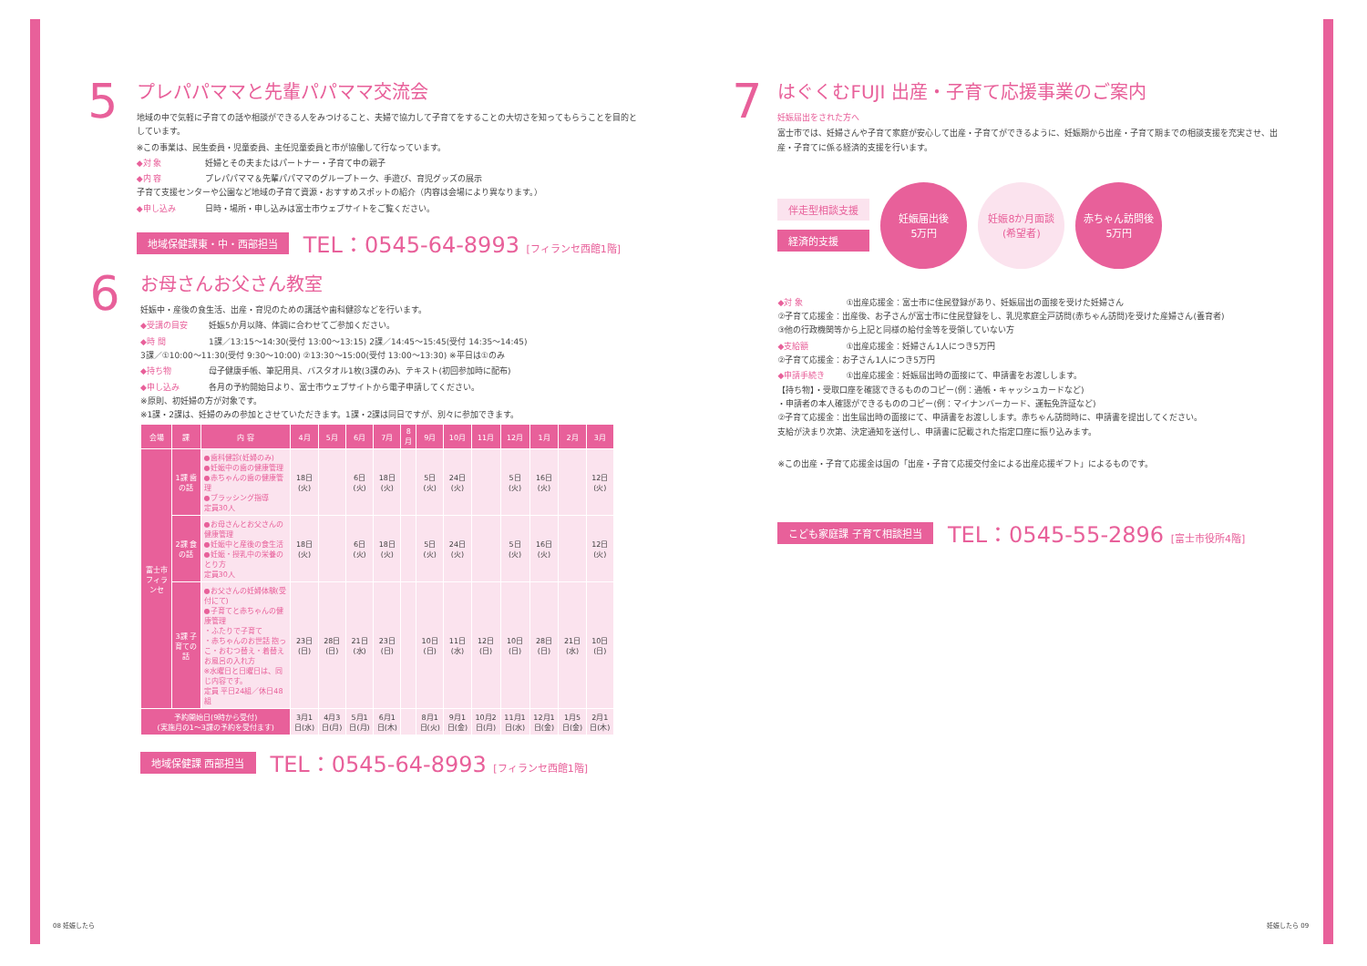5
プレパパママと先輩パパママ交流会
地域の中で気軽に子育ての話や相談ができる人をみつけること、夫婦で協力して子育てをすることの大切さを知ってもらうことを目的としています。
※この事業は、民生委員・児童委員、主任児童委員と市が協働して行なっています。
◆対 象 妊婦とその夫またはパートナー・子育て中の親子
◆内 容 プレパパママ＆先輩パパママのグループトーク、手遊び、育児グッズの展示
子育て支援センターや公園など地域の子育て資源・おすすめスポットの紹介（内容は会場により異なります。）
◆申し込み 日時・場所・申し込みは富士市ウェブサイトをご覧ください。
地域保健課東・中・西部担当 TEL：0545-64-8993 [フィランセ西館1階]
6
お母さんお父さん教室
妊娠中・産後の食生活、出産・育児のための講話や歯科健診などを行います。
◆受講の目安 妊娠5か月以降、体調に合わせてご参加ください。
◆時 間 1課／13:15〜14:30(受付 13:00〜13:15) 2課／14:45〜15:45(受付 14:35〜14:45)
3課／①10:00〜11:30(受付 9:30〜10:00) ②13:30〜15:00(受付 13:00〜13:30) ※平日は①のみ
◆持ち物 母子健康手帳、筆記用具、バスタオル1枚(3課のみ)、テキスト(初回参加時に配布)
◆申し込み 各月の予約開始日より、富士市ウェブサイトから電子申請してください。
※原則、初妊婦の方が対象です。
※1課・2課は、妊婦のみの参加とさせていただきます。1課・2課は同日ですが、別々に参加できます。
| 会場 | 課 | 内 容 | 4月 | 5月 | 6月 | 7月 | 8月 | 9月 | 10月 | 11月 | 12月 | 1月 | 2月 | 3月 |
| --- | --- | --- | --- | --- | --- | --- | --- | --- | --- | --- | --- | --- | --- | --- |
| 富士市フィランセ | 1課 歯の話 | ●歯科健診(妊婦のみ) ●妊娠中の歯の健康管理 ●赤ちゃんの歯の健康管理 ●ブラッシング指導 定員30人 | 18日(火) | | 6日(火) | 18日(火) | | 5日(火) | 24日(火) | | 5日(火) | 16日(火) | | 12日(火) |
| | 2課 食の話 | ●お母さんとお父さんの健康管理 ●妊娠中と産後の食生活 ●妊娠・授乳中の栄養のとり方 定員30人 | 18日(火) | | 6日(火) | 18日(火) | | 5日(火) | 24日(火) | | 5日(火) | 16日(火) | | 12日(火) |
| | 3課 子育ての話 | ●お父さんの妊婦体験(受付にて) ●子育てと赤ちゃんの健康管理 ・ふたりで子育て ・赤ちゃんのお世話 抱っこ・おむつ替え・着替え お風呂の入れ方 ※水曜日と日曜日は、同じ内容です。 定員 平日24組／休日48組 | 23日(日) | 28日(日) | 21日(水) | 23日(日) | | 10日(日) | 11日(水) | 12日(日) | 10日(日) | 28日(日) | 21日(水) | 10日(日) |
| 予約開始日(9時から受付) (実施月の1〜3課の予約を受付ます) | | | 3月1日(水) | 4月3日(月) | 5月1日(月) | 6月1日(木) | | 8月1日(火) | 9月1日(金) | 10月2日(月) | 11月1日(水) | 12月1日(金) | 1月5日(金) | 2月1日(木) |
地域保健課 西部担当 TEL：0545-64-8993 [フィランセ西館1階]
7
はぐくむFUJI 出産・子育て応援事業のご案内
妊娠届出をされた方へ
富士市では、妊婦さんや子育て家庭が安心して出産・子育てができるように、妊娠期から出産・子育て期までの相談支援を充実させ、出産・子育てに係る経済的支援を行います。
伴走型相談支援
経済的支援
妊娠届出後
5万円
妊娠8か月面談
(希望者)
赤ちゃん訪問後
5万円
◆対 象 ①出産応援金：富士市に住民登録があり、妊娠届出の面接を受けた妊婦さん
②子育て応援金：出産後、お子さんが富士市に住民登録をし、乳児家庭全戸訪問(赤ちゃん訪問)を受けた産婦さん(養育者)
③他の行政機関等から上記と同様の給付金等を受領していない方
◆支給額 ①出産応援金：妊婦さん1人につき5万円
②子育て応援金：お子さん1人につき5万円
◆申請手続き ①出産応援金：妊娠届出時の面接にて、申請書をお渡しします。
【持ち物】・受取口座を確認できるもののコピー(例：通帳・キャッシュカードなど)
・申請者の本人確認ができるもののコピー(例：マイナンバーカード、運転免許証など)
②子育て応援金：出生届出時の面接にて、申請書をお渡しします。赤ちゃん訪問時に、申請書を提出してください。
支給が決まり次第、決定通知を送付し、申請書に記載された指定口座に振り込みます。
※この出産・子育て応援金は国の「出産・子育て応援交付金による出産応援ギフト」によるものです。
こども家庭課 子育て相談担当 TEL：0545-55-2896 [富士市役所4階]
08 妊娠したら 妊娠したら 09